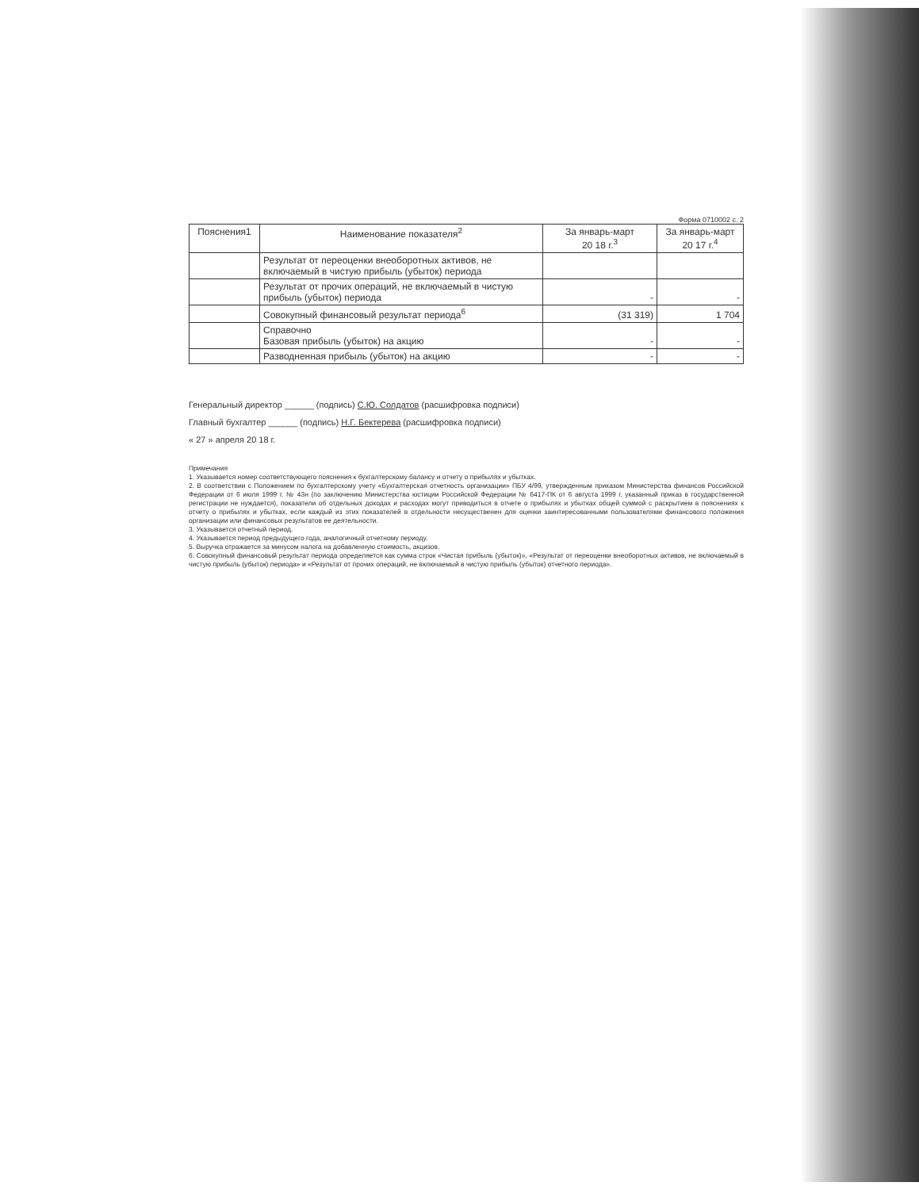Форма 0710002 с. 2
| Пояснения1 | Наименование показателя<sup>2</sup> | За январь-март 20 18 г.<sup>3</sup> | За январь-март 20 17 г.<sup>4</sup> |
| --- | --- | --- | --- |
| | Результат от переоценки внеоборотных активов, не включаемый в чистую прибыль (убыток) периода | | |
| | Результат от прочих операций, не включаемый в чистую прибыль (убыток) периода | - | - |
| | Совокупный финансовый результат периода<sup>6</sup> | (31 319) | 1 704 |
| | Справочно Базовая прибыль (убыток) на акцию | - | - |
| | Разводненная прибыль (убыток) на акцию | - | - |
Генеральный директор ______ (подпись) С.Ю. Солдатов (расшифровка подписи)
Главный бухгалтер ______ (подпись) Н.Г. Бектерева (расшифровка подписи)
« 27 » апреля 20 18 г.
Примечания
1. Указывается номер соответствующего пояснения к бухгалтерскому балансу и отчету о прибылях и убытках.
2. В соответствии с Положением по бухгалтерскому учету «Бухгалтерская отчетность организации» ПБУ 4/99, утвержденным приказом Министерства финансов Российской Федерации от 6 июля 1999 г. № 43н (по заключению Министерства юстиции Российской Федерации № 6417-ПК от 6 августа 1999 г. указанный приказ в государственной регистрации не нуждается), показатели об отдельных доходах и расходах могут приводиться в отчете о прибылях и убытках общей суммой с раскрытием в пояснениях к отчету о прибылях и убытках, если каждый из этих показателей в отдельности несущественен для оценки заинтересованными пользователями финансового положения организации или финансовых результатов ее деятельности.
3. Указывается отчетный период.
4. Указывается период предыдущего года, аналогичный отчетному периоду.
5. Выручка отражается за минусом налога на добавленную стоимость, акцизов.
6. Совокупный финансовый результат периода определяется как сумма строк «Чистая прибыль (убыток)», «Результат от переоценки внеоборотных активов, не включаемый в чистую прибыль (убыток) периода» и «Результат от прочих операций, не включаемый в чистую прибыль (убыток) отчетного периода».